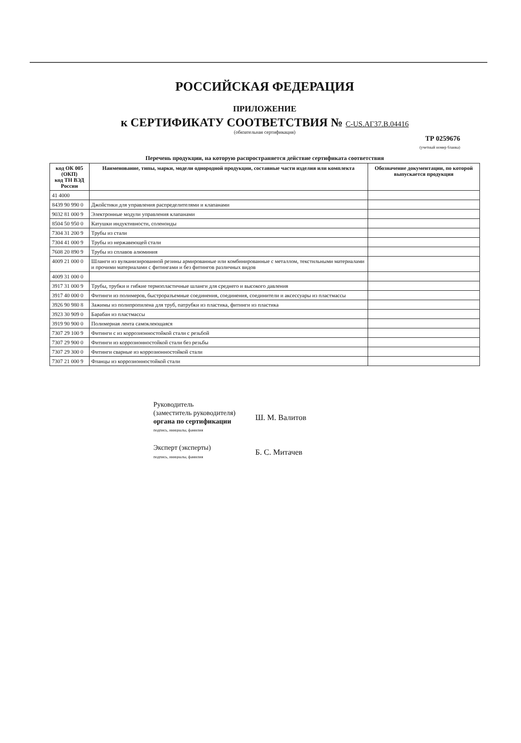РОССИЙСКАЯ ФЕДЕРАЦИЯ
ПРИЛОЖЕНИЕ
к СЕРТИФИКАТУ СООТВЕТСТВИЯ № C-US.АГ37.В.04416
(обязательная сертификация)
ТР 0259676
(учетный номер бланка)
Перечень продукции, на которую распространяется действие сертификата соответствия
| код ОК 005 (ОКП) код ТН ВЭД России | Наименование, типы, марки, модели однородной продукции, составные части изделия или комплекта | Обозначение документации, по которой выпускается продукция |
| --- | --- | --- |
| 41 4000 | | |
| 8439 90 990 0 | Джойстики для управления распределителями и клапанами | |
| 9032 81 000 9 | Электронные модули управления клапанами | |
| 8504 50 950 0 | Катушки индуктивности, соленоиды | |
| 7304 31 200 9 | Трубы из стали | |
| 7304 41 000 9 | Трубы из нержавеющей стали | |
| 7608 20 890 9 | Трубы из сплавов алюминия | |
| 4009 21 000 0 | Шланги из вулканизированной резины армированные или комбинированные с металлом, текстильными материалами и прочими материалами с фитингами и без фитингов различных видов | |
| 4009 31 000 0 | | |
| 3917 31 000 9 | Трубы, трубки и гибкие термопластичные шланги для среднего и высокого давления | |
| 3917 40 000 0 | Фитинги из полимеров, быстроразъемные соединения, соединения, соединители и аксессуары из пластмассы | |
| 3926 90 980 8 | Зажимы из полипропилена для труб, патрубки из пластика, фитинги из пластика | |
| 3923 30 909 0 | Барабан из пластмассы | |
| 3919 90 900 0 | Полимерная лента самоклеющаяся | |
| 7307 29 100 9 | Фитинги с из коррозионностойкой стали с резьбой | |
| 7307 29 900 0 | Фитинги из коррозионностойкой стали без резьбы | |
| 7307 29 300 0 | Фитинги сварные из коррозионностойкой стали | |
| 7307 21 000 9 | Фланцы из коррозионностойкой стали | |
Руководитель
(заместитель руководителя)
органа по сертификации
подпись, инициалы, фамилия
Ш. М. Валитов
Эксперт (эксперты)
подпись, инициалы, фамилия
Б. С. Митачев